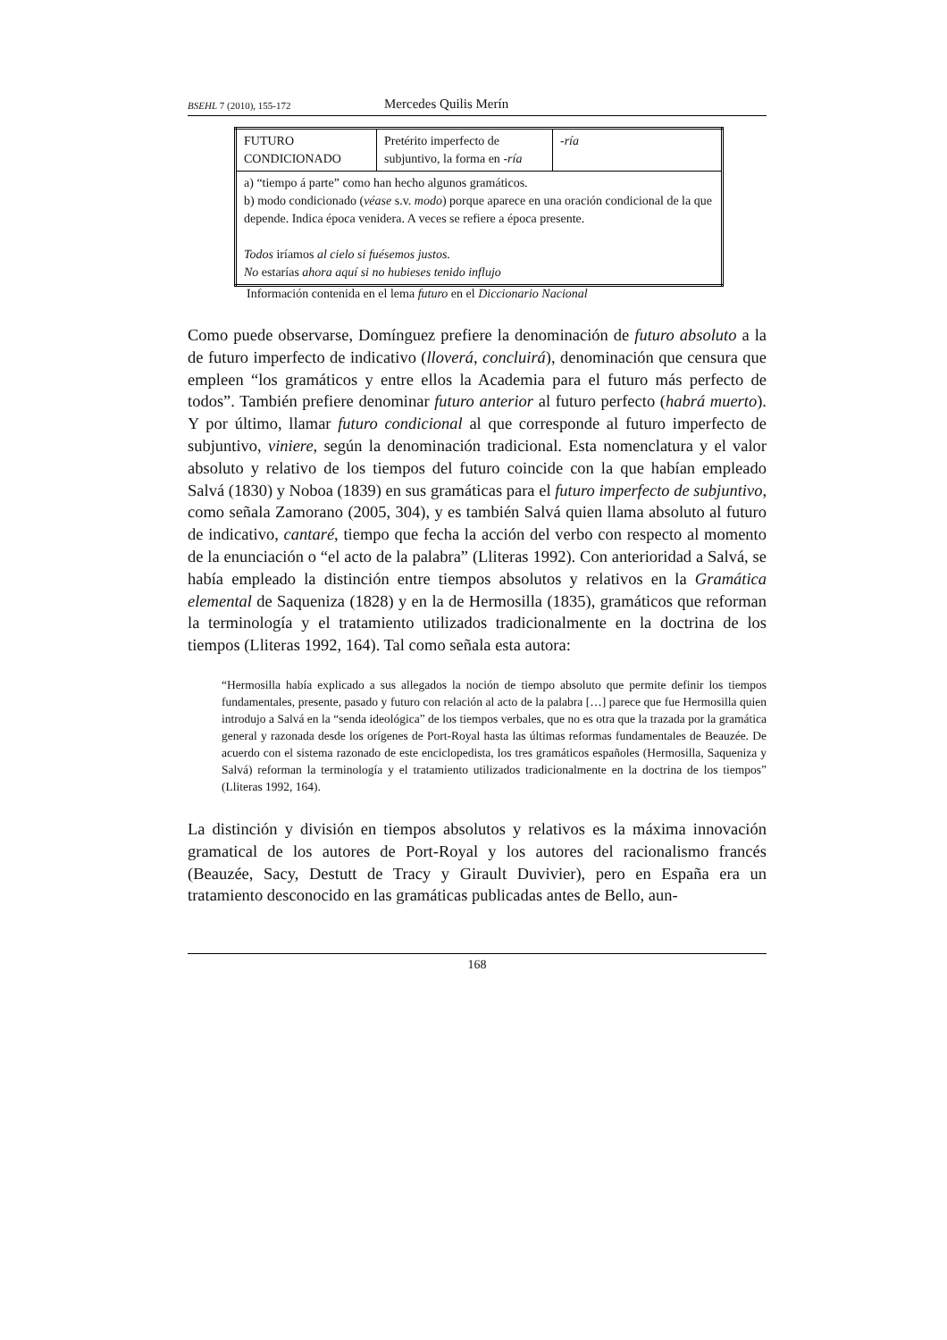BSEHL 7 (2010), 155-172 Mercedes Quilis Merín
| FUTURO CONDICIONADO | Pretérito imperfecto de subjuntivo, la forma en -ría | -ría |
| a) “tiempo á parte” como han hecho algunos gramáticos. b) modo condicionado ( véase s.v. modo ) porque aparece en una oración condicional de la que depende. Indica época venidera. A veces se refiere a época presente. Todos iríamos al cielo si fuésemos justos. No estarías ahora aquí si no hubieses tenido influjo | | |
Información contenida en el lema futuro en el Diccionario Nacional
Como puede observarse, Domínguez prefiere la denominación de futuro absoluto a la de futuro imperfecto de indicativo (lloverá, concluirá), denominación que censura que empleen “los gramáticos y entre ellos la Academia para el futuro más perfecto de todos”. También prefiere denominar futuro anterior al futuro perfecto (habrá muerto). Y por último, llamar futuro condicional al que corresponde al futuro imperfecto de subjuntivo, viniere, según la denominación tradicional. Esta nomenclatura y el valor absoluto y relativo de los tiempos del futuro coincide con la que habían empleado Salvá (1830) y Noboa (1839) en sus gramáticas para el futuro imperfecto de subjuntivo, como señala Zamorano (2005, 304), y es también Salvá quien llama absoluto al futuro de indicativo, cantaré, tiempo que fecha la acción del verbo con respecto al momento de la enunciación o “el acto de la palabra” (Lliteras 1992). Con anterioridad a Salvá, se había empleado la distinción entre tiempos absolutos y relativos en la Gramática elemental de Saqueniza (1828) y en la de Hermosilla (1835), gramáticos que reforman la terminología y el tratamiento utilizados tradicionalmente en la doctrina de los tiempos (Lliteras 1992, 164). Tal como señala esta autora:
“Hermosilla había explicado a sus allegados la noción de tiempo absoluto que permite definir los tiempos fundamentales, presente, pasado y futuro con relación al acto de la palabra […] parece que fue Hermosilla quien introdujo a Salvá en la “senda ideológica” de los tiempos verbales, que no es otra que la trazada por la gramática general y razonada desde los orígenes de Port-Royal hasta las últimas reformas fundamentales de Beauzée. De acuerdo con el sistema razonado de este enciclopedista, los tres gramáticos españoles (Hermosilla, Saqueniza y Salvá) reforman la terminología y el tratamiento utilizados tradicionalmente en la doctrina de los tiempos” (Lliteras 1992, 164).
La distinción y división en tiempos absolutos y relativos es la máxima innovación gramatical de los autores de Port-Royal y los autores del racionalismo francés (Beauzée, Sacy, Destutt de Tracy y Girault Duvivier), pero en España era un tratamiento desconocido en las gramáticas publicadas antes de Bello, aun-
168